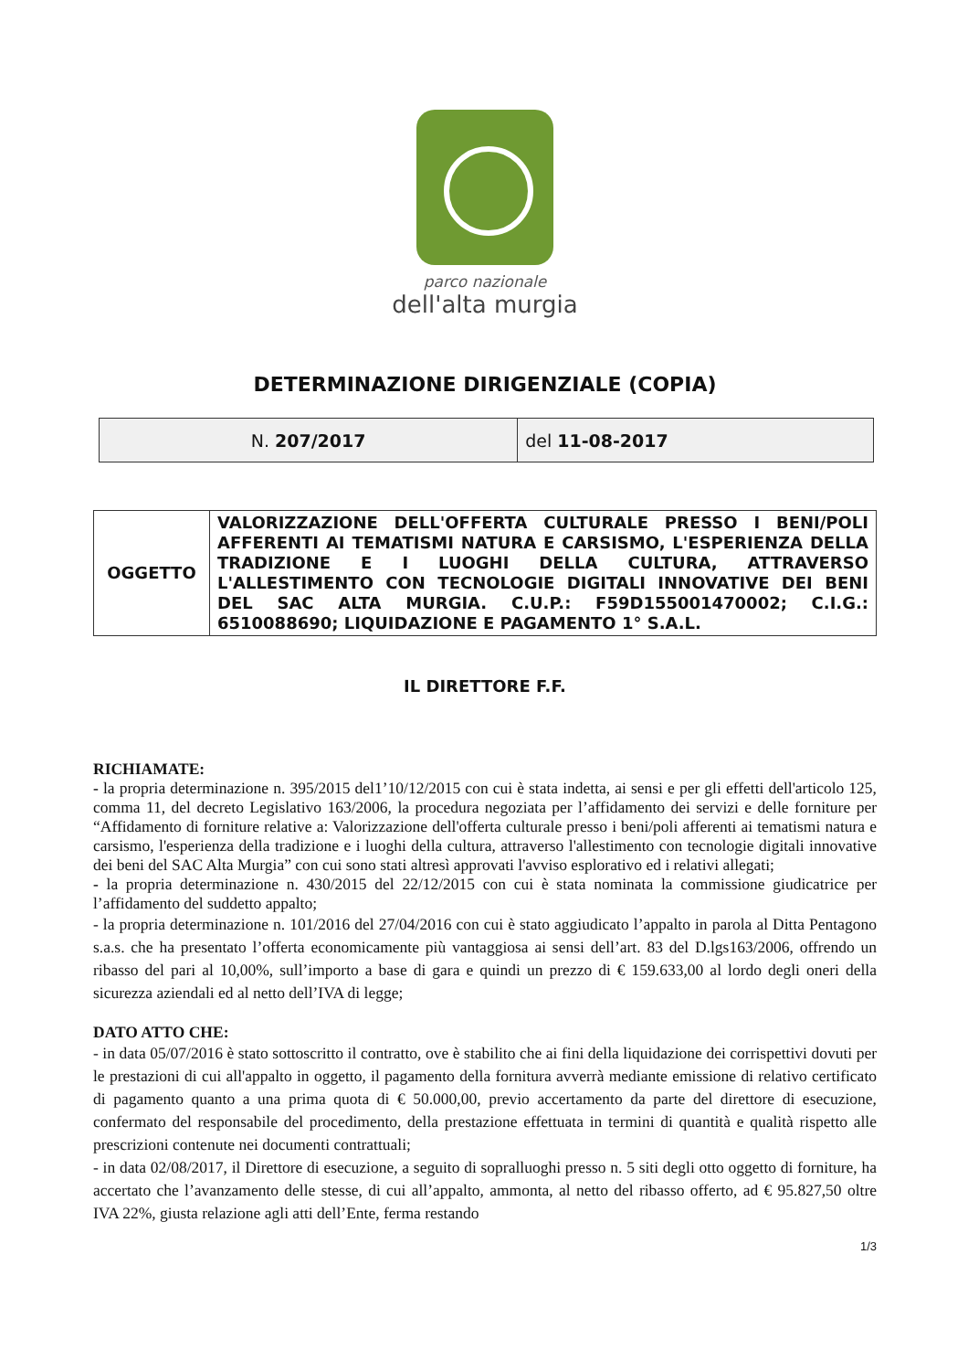parco nazionale
dell'alta murgia
DETERMINAZIONE DIRIGENZIALE (COPIA)
| N. 207/2017 | del 11-08-2017 |
| OGGETTO | VALORIZZAZIONE DELL'OFFERTA CULTURALE PRESSO I BENI/POLI AFFERENTI AI TEMATISMI NATURA E CARSISMO, L'ESPERIENZA DELLA TRADIZIONE E I LUOGHI DELLA CULTURA, ATTRAVERSO L'ALLESTIMENTO CON TECNOLOGIE DIGITALI INNOVATIVE DEI BENI DEL SAC ALTA MURGIA. C.U.P.: F59D155001470002; C.I.G.: 6510088690; LIQUIDAZIONE E PAGAMENTO 1° S.A.L. |
IL DIRETTORE F.F.
RICHIAMATE:
- la propria determinazione n. 395/2015 del1’10/12/2015 con cui è stata indetta, ai sensi e per gli effetti dell'articolo 125, comma 11, del decreto Legislativo 163/2006, la procedura negoziata per l’affidamento dei servizi e delle forniture per “Affidamento di forniture relative a: Valorizzazione dell'offerta culturale presso i beni/poli afferenti ai tematismi natura e carsismo, l'esperienza della tradizione e i luoghi della cultura, attraverso l'allestimento con tecnologie digitali innovative dei beni del SAC Alta Murgia” con cui sono stati altresì approvati l'avviso esplorativo ed i relativi allegati;
- la propria determinazione n. 430/2015 del 22/12/2015 con cui è stata nominata la commissione giudicatrice per l’affidamento del suddetto appalto;
- la propria determinazione n. 101/2016 del 27/04/2016 con cui è stato aggiudicato l’appalto in parola al Ditta Pentagono s.a.s. che ha presentato l’offerta economicamente più vantaggiosa ai sensi dell’art. 83 del D.lgs163/2006, offrendo un ribasso del pari al 10,00%, sull’importo a base di gara e quindi un prezzo di € 159.633,00 al lordo degli oneri della sicurezza aziendali ed al netto dell’IVA di legge;
DATO ATTO CHE:
- in data 05/07/2016 è stato sottoscritto il contratto, ove è stabilito che ai fini della liquidazione dei corrispettivi dovuti per le prestazioni di cui all'appalto in oggetto, il pagamento della fornitura avverrà mediante emissione di relativo certificato di pagamento quanto a una prima quota di € 50.000,00, previo accertamento da parte del direttore di esecuzione, confermato del responsabile del procedimento, della prestazione effettuata in termini di quantità e qualità rispetto alle prescrizioni contenute nei documenti contrattuali;
- in data 02/08/2017, il Direttore di esecuzione, a seguito di sopralluoghi presso n. 5 siti degli otto oggetto di forniture, ha accertato che l’avanzamento delle stesse, di cui all’appalto, ammonta, al netto del ribasso offerto, ad € 95.827,50 oltre IVA 22%, giusta relazione agli atti dell’Ente, ferma restando
1/3